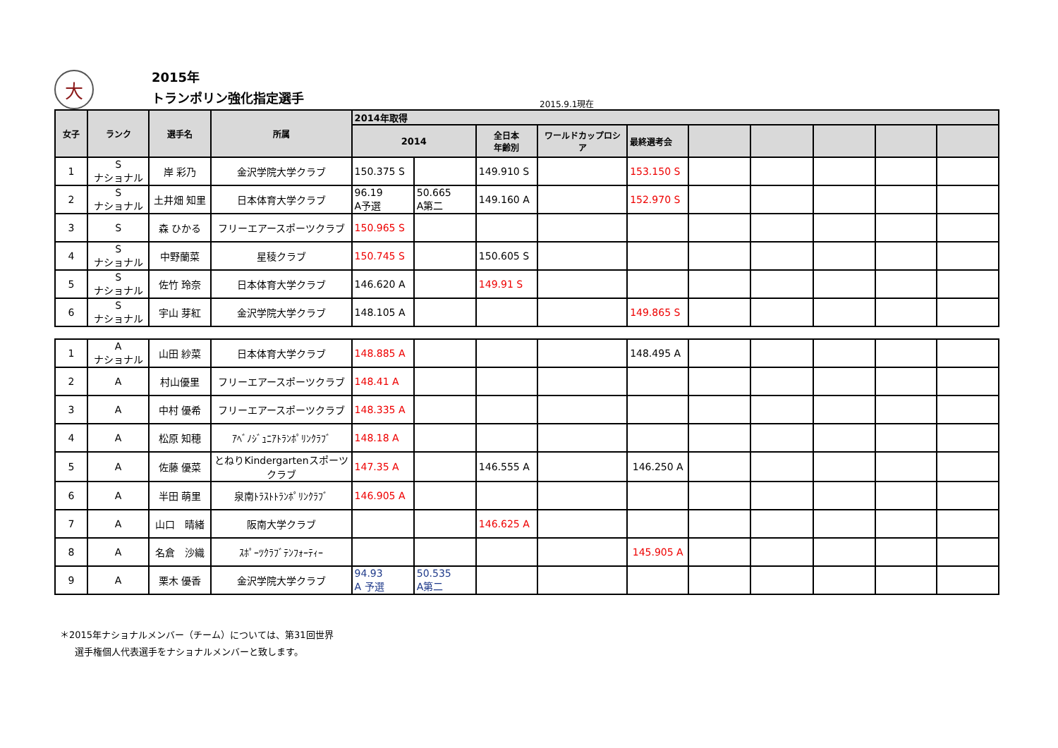大
2015年
トランポリン強化指定選手
2015.9.1現在
| 女子 | ランク | 選手名 | 所属 | 2014年取得 | | | | | | | | | |
| --- | --- | --- | --- | --- | --- | --- | --- | --- | --- | --- | --- | --- | --- |
| | | | | 2014 | | 全日本 年齢別 | ワールドカップロシア | 最終選考会 | | | | | |
| 1 | S ナショナル | 岸 彩乃 | 金沢学院大学クラブ | 150.375 S | | 149.910 S | | 153.150 S | | | | | |
| 2 | S ナショナル | 土井畑 知里 | 日本体育大学クラブ | 96.19 A予選 | 50.665 A第二 | 149.160 A | | 152.970 S | | | | | |
| 3 | S | 森 ひかる | フリーエアースポーツクラブ | 150.965 S | | | | | | | | | |
| 4 | S ナショナル | 中野蘭菜 | 星稜クラブ | 150.745 S | | 150.605 S | | | | | | | |
| 5 | S ナショナル | 佐竹 玲奈 | 日本体育大学クラブ | 146.620 A | | 149.91 S | | | | | | | |
| 6 | S ナショナル | 宇山 芽紅 | 金沢学院大学クラブ | 148.105 A | | | | 149.865 S | | | | | |
| 1 | A ナショナル | 山田 紗菜 | 日本体育大学クラブ | 148.885 A | | | | 148.495 A | | | | | |
| 2 | A | 村山優里 | フリーエアースポーツクラブ | 148.41 A | | | | | | | | | |
| 3 | A | 中村 優希 | フリーエアースポーツクラブ | 148.335 A | | | | | | | | | |
| 4 | A | 松原 知穂 | ｱﾍﾞﾉｼﾞｭﾆｱﾄﾗﾝﾎﾟﾘﾝｸﾗﾌﾞ | 148.18 A | | | | | | | | | |
| 5 | A | 佐藤 優菜 | とねりKindergartenスポーツクラブ | 147.35 A | | 146.555 A | | 146.250 A | | | | | |
| 6 | A | 半田 萌里 | 泉南ﾄﾗｽﾄﾄﾗﾝﾎﾟﾘﾝｸﾗﾌﾞ | 146.905 A | | | | | | | | | |
| 7 | A | 山口 晴緒 | 阪南大学クラブ | | | 146.625 A | | | | | | | |
| 8 | A | 名倉 沙織 | ｽﾎﾟｰﾂｸﾗﾌﾞﾃﾝﾌｫｰﾃｨｰ | | | | | 145.905 A | | | | | |
| 9 | A | 栗木 優香 | 金沢学院大学クラブ | 94.93 A 予選 | 50.535 A第二 | | | | | | | | |
＊2015年ナショナルメンバー（チーム）については、第31回世界
選手権個人代表選手をナショナルメンバーと致します。